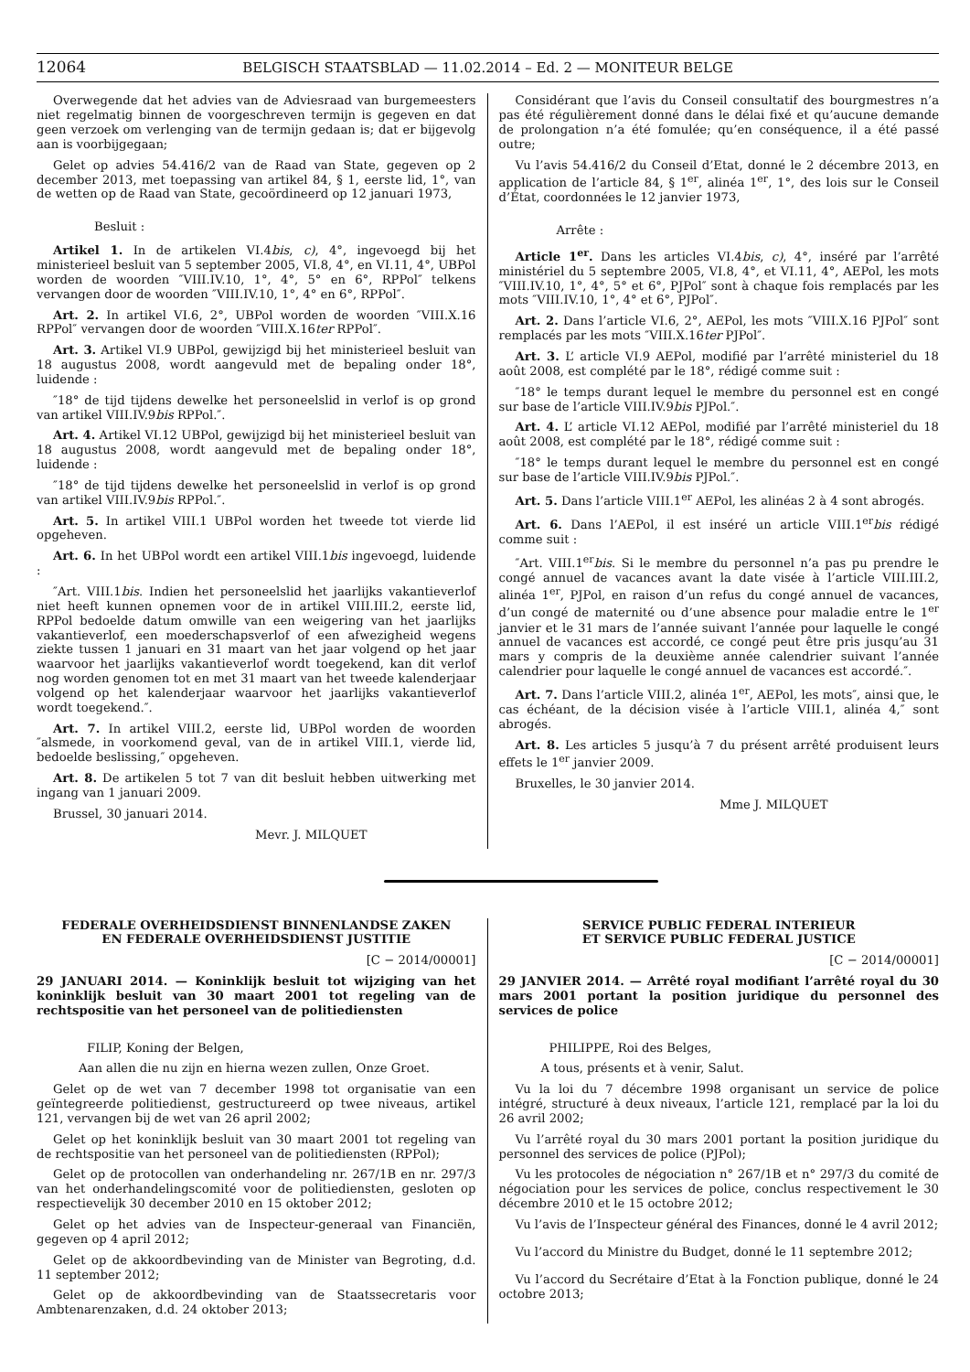12064 BELGISCH STAATSBLAD — 11.02.2014 – Ed. 2 — MONITEUR BELGE
Overwegende dat het advies van de Adviesraad van burgemeesters niet regelmatig binnen de voorgeschreven termijn is gegeven en dat geen verzoek om verlenging van de termijn gedaan is; dat er bijgevolg aan is voorbijgegaan;
Gelet op advies 54.416/2 van de Raad van State, gegeven op 2 december 2013, met toepassing van artikel 84, § 1, eerste lid, 1°, van de wetten op de Raad van State, gecoördineerd op 12 januari 1973,
Besluit :
Artikel 1. In de artikelen VI.4bis, c), 4°, ingevoegd bij het ministerieel besluit van 5 september 2005, VI.8, 4°, en VI.11, 4°, UBPol worden de woorden ″VIII.IV.10, 1°, 4°, 5° en 6°, RPPol″ telkens vervangen door de woorden ″VIII.IV.10, 1°, 4° en 6°, RPPol″.
Art. 2. In artikel VI.6, 2°, UBPol worden de woorden ″VIII.X.16 RPPol″ vervangen door de woorden ″VIII.X.16ter RPPol″.
Art. 3. Artikel VI.9 UBPol, gewijzigd bij het ministerieel besluit van 18 augustus 2008, wordt aangevuld met de bepaling onder 18°, luidende :
″18° de tijd tijdens dewelke het personeelslid in verlof is op grond van artikel VIII.IV.9bis RPPol.″.
Art. 4. Artikel VI.12 UBPol, gewijzigd bij het ministerieel besluit van 18 augustus 2008, wordt aangevuld met de bepaling onder 18°, luidende :
″18° de tijd tijdens dewelke het personeelslid in verlof is op grond van artikel VIII.IV.9bis RPPol.″.
Art. 5. In artikel VIII.1 UBPol worden het tweede tot vierde lid opgeheven.
Art. 6. In het UBPol wordt een artikel VIII.1bis ingevoegd, luidende :
″Art. VIII.1bis. Indien het personeelslid het jaarlijks vakantieverlof niet heeft kunnen opnemen voor de in artikel VIII.III.2, eerste lid, RPPol bedoelde datum omwille van een weigering van het jaarlijks vakantieverlof, een moederschapsverlof of een afwezigheid wegens ziekte tussen 1 januari en 31 maart van het jaar volgend op het jaar waarvoor het jaarlijks vakantieverlof wordt toegekend, kan dit verlof nog worden genomen tot en met 31 maart van het tweede kalenderjaar volgend op het kalenderjaar waarvoor het jaarlijks vakantieverlof wordt toegekend.″.
Art. 7. In artikel VIII.2, eerste lid, UBPol worden de woorden ″alsmede, in voorkomend geval, van de in artikel VIII.1, vierde lid, bedoelde beslissing,″ opgeheven.
Art. 8. De artikelen 5 tot 7 van dit besluit hebben uitwerking met ingang van 1 januari 2009.
Brussel, 30 januari 2014.
Mevr. J. MILQUET
Considérant que l’avis du Conseil consultatif des bourgmestres n’a pas été régulièrement donné dans le délai fixé et qu’aucune demande de prolongation n’a été fomulée; qu’en conséquence, il a été passé outre;
Vu l’avis 54.416/2 du Conseil d’Etat, donné le 2 décembre 2013, en application de l’article 84, § 1<sup>er</sup>, alinéa 1<sup>er</sup>, 1°, des lois sur le Conseil d’État, coordonnées le 12 janvier 1973,
Arrête :
Article 1<sup>er</sup>. Dans les articles VI.4bis, c), 4°, inséré par l’arrêté ministériel du 5 septembre 2005, VI.8, 4°, et VI.11, 4°, AEPol, les mots ″VIII.IV.10, 1°, 4°, 5° et 6°, PJPol″ sont à chaque fois remplacés par les mots ″VIII.IV.10, 1°, 4° et 6°, PJPol″.
Art. 2. Dans l’article VI.6, 2°, AEPol, les mots ″VIII.X.16 PJPol″ sont remplacés par les mots ″VIII.X.16ter PJPol″.
Art. 3. L’ article VI.9 AEPol, modifié par l’arrêté ministeriel du 18 août 2008, est complété par le 18°, rédigé comme suit :
″18° le temps durant lequel le membre du personnel est en congé sur base de l’article VIII.IV.9bis PJPol.″.
Art. 4. L’ article VI.12 AEPol, modifié par l’arrêté ministeriel du 18 août 2008, est complété par le 18°, rédigé comme suit :
″18° le temps durant lequel le membre du personnel est en congé sur base de l’article VIII.IV.9bis PJPol.″.
Art. 5. Dans l’article VIII.1<sup>er</sup> AEPol, les alinéas 2 à 4 sont abrogés.
Art. 6. Dans l’AEPol, il est inséré un article VIII.1<sup>er</sup>bis rédigé comme suit :
″Art. VIII.1<sup>er</sup>bis. Si le membre du personnel n’a pas pu prendre le congé annuel de vacances avant la date visée à l’article VIII.III.2, alinéa 1<sup>er</sup>, PJPol, en raison d’un refus du congé annuel de vacances, d’un congé de maternité ou d’une absence pour maladie entre le 1<sup>er</sup> janvier et le 31 mars de l’année suivant l’année pour laquelle le congé annuel de vacances est accordé, ce congé peut être pris jusqu’au 31 mars y compris de la deuxième année calendrier suivant l’année calendrier pour laquelle le congé annuel de vacances est accordé.″.
Art. 7. Dans l’article VIII.2, alinéa 1<sup>er</sup>, AEPol, les mots″, ainsi que, le cas échéant, de la décision visée à l’article VIII.1, alinéa 4,″ sont abrogés.
Art. 8. Les articles 5 jusqu’à 7 du présent arrêté produisent leurs effets le 1<sup>er</sup> janvier 2009.
Bruxelles, le 30 janvier 2014.
Mme J. MILQUET
FEDERALE OVERHEIDSDIENST BINNENLANDSE ZAKEN
EN FEDERALE OVERHEIDSDIENST JUSTITIE
[C − 2014/00001]
29 JANUARI 2014. — Koninklijk besluit tot wijziging van het koninklijk besluit van 30 maart 2001 tot regeling van de rechtspositie van het personeel van de politiediensten
FILIP, Koning der Belgen,
Aan allen die nu zijn en hierna wezen zullen, Onze Groet.
Gelet op de wet van 7 december 1998 tot organisatie van een geïntegreerde politiedienst, gestructureerd op twee niveaus, artikel 121, vervangen bij de wet van 26 april 2002;
Gelet op het koninklijk besluit van 30 maart 2001 tot regeling van de rechtspositie van het personeel van de politiediensten (RPPol);
Gelet op de protocollen van onderhandeling nr. 267/1B en nr. 297/3 van het onderhandelingscomité voor de politiediensten, gesloten op respectievelijk 30 december 2010 en 15 oktober 2012;
Gelet op het advies van de Inspecteur-generaal van Financiën, gegeven op 4 april 2012;
Gelet op de akkoordbevinding van de Minister van Begroting, d.d. 11 september 2012;
Gelet op de akkoordbevinding van de Staatssecretaris voor Ambtenarenzaken, d.d. 24 oktober 2013;
SERVICE PUBLIC FEDERAL INTERIEUR
ET SERVICE PUBLIC FEDERAL JUSTICE
[C − 2014/00001]
29 JANVIER 2014. — Arrêté royal modifiant l’arrêté royal du 30 mars 2001 portant la position juridique du personnel des services de police
PHILIPPE, Roi des Belges,
A tous, présents et à venir, Salut.
Vu la loi du 7 décembre 1998 organisant un service de police intégré, structuré à deux niveaux, l’article 121, remplacé par la loi du 26 avril 2002;
Vu l’arrêté royal du 30 mars 2001 portant la position juridique du personnel des services de police (PJPol);
Vu les protocoles de négociation n° 267/1B et n° 297/3 du comité de négociation pour les services de police, conclus respectivement le 30 décembre 2010 et le 15 octobre 2012;
Vu l’avis de l’Inspecteur général des Finances, donné le 4 avril 2012;
Vu l’accord du Ministre du Budget, donné le 11 septembre 2012;
Vu l’accord du Secrétaire d’Etat à la Fonction publique, donné le 24 octobre 2013;